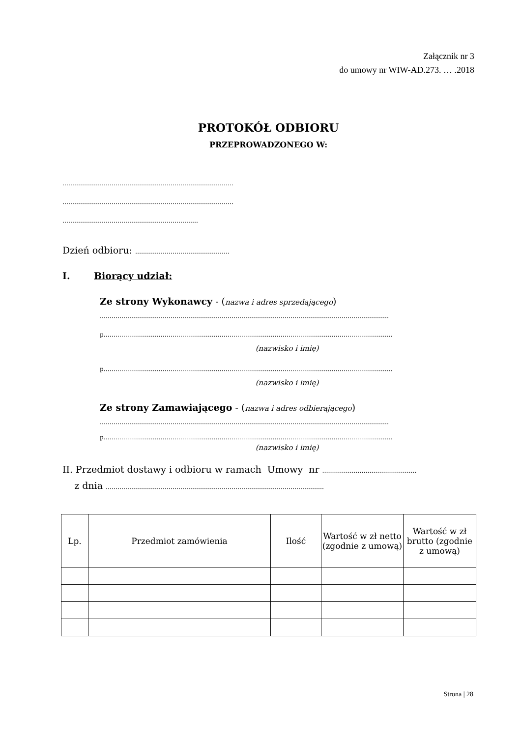Załącznik nr 3
do umowy nr WIW-AD.273. … .2018
PROTOKÓŁ ODBIORU
PRZEPROWADZONEGO W:
……………………………………………………………………………
……………………………………………………………………………
……………………………………………………………
Dzień odbioru: …………………………………………
I. Biorący udział:
Ze strony Wykonawcy - (nazwa i adres sprzedającego)
…………………………………………………………………………………………………………………………………
p…………………………………………………………………………………………………………………………………
(nazwisko i imię)
p…………………………………………………………………………………………………………………………………
(nazwisko i imię)
Ze strony Zamawiającego - (nazwa i adres odbierającego)
…………………………………………………………………………………………………………………………………
p…………………………………………………………………………………………………………………………………
(nazwisko i imię)
II. Przedmiot dostawy i odbioru w ramach Umowy nr …………………………………………
z dnia …………………………………………………………………………………………………
| Lp. | Przedmiot zamówienia | Ilość | Wartość w zł netto (zgodnie z umową) | Wartość w zł brutto (zgodnie z umową) |
| --- | --- | --- | --- | --- |
Strona | 28